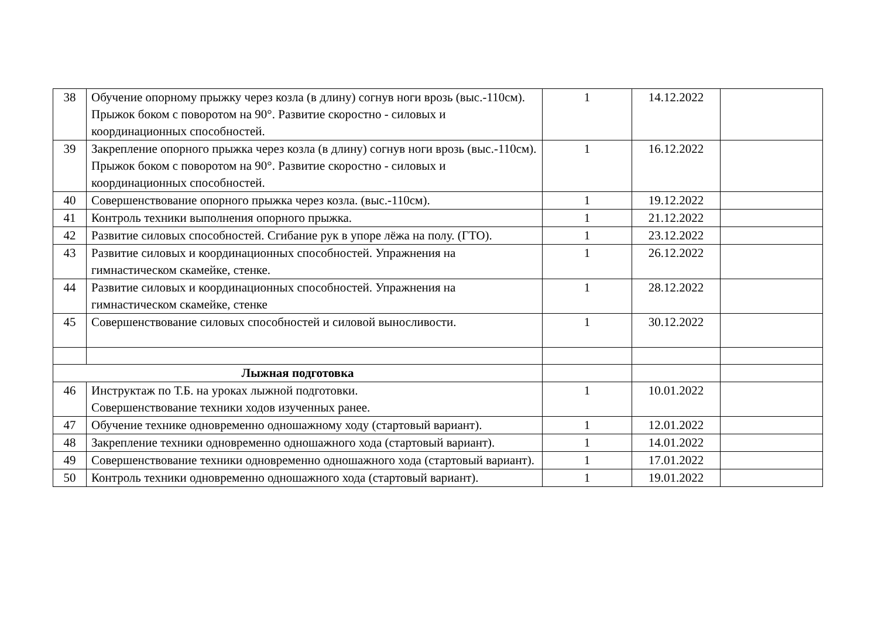| 38 | Обучение опорному прыжку через козла (в длину) согнув ноги врозь (выс.-110см). Прыжок боком с поворотом на 90°. Развитие скоростно - силовых и координационных способностей. | 1 | 14.12.2022 | |
| 39 | Закрепление опорного прыжка через козла (в длину) согнув ноги врозь (выс.-110см). Прыжок боком с поворотом на 90°. Развитие скоростно - силовых и координационных способностей. | 1 | 16.12.2022 | |
| 40 | Совершенствование опорного прыжка через козла. (выс.-110см). | 1 | 19.12.2022 | |
| 41 | Контроль техники выполнения опорного прыжка. | 1 | 21.12.2022 | |
| 42 | Развитие силовых способностей. Сгибание рук в упоре лёжа на полу. (ГТО). | 1 | 23.12.2022 | |
| 43 | Развитие силовых и координационных способностей. Упражнения на гимнастическом скамейке, стенке. | 1 | 26.12.2022 | |
| 44 | Развитие силовых и координационных способностей. Упражнения на гимнастическом скамейке, стенке | 1 | 28.12.2022 | |
| 45 | Совершенствование силовых способностей и силовой выносливости. | 1 | 30.12.2022 | |
| Лыжная подготовка | | | | |
| 46 | Инструктаж по Т.Б. на уроках лыжной подготовки. Совершенствование техники ходов изученных ранее. | 1 | 10.01.2022 | |
| 47 | Обучение технике одновременно одношажному ходу (стартовый вариант). | 1 | 12.01.2022 | |
| 48 | Закрепление техники одновременно одношажного хода (стартовый вариант). | 1 | 14.01.2022 | |
| 49 | Совершенствование техники одновременно одношажного хода (стартовый вариант). | 1 | 17.01.2022 | |
| 50 | Контроль техники одновременно одношажного хода (стартовый вариант). | 1 | 19.01.2022 | |